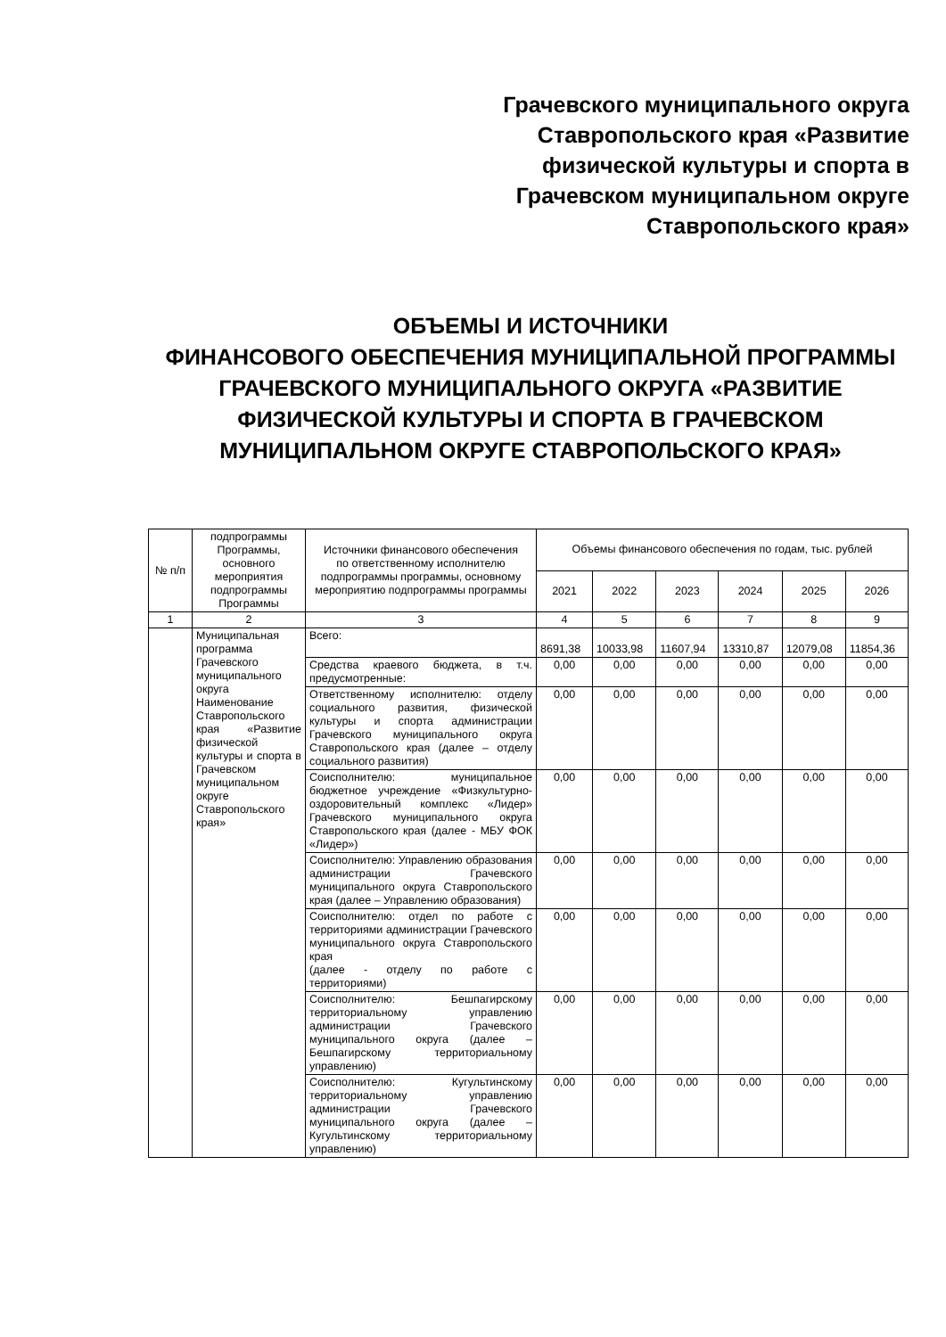Грачевского муниципального округа Ставропольского края «Развитие физической культуры и спорта в Грачевском муниципальном округе Ставропольского края»
ОБЪЕМЫ И ИСТОЧНИКИ
ФИНАНСОВОГО ОБЕСПЕЧЕНИЯ МУНИЦИПАЛЬНОЙ ПРОГРАММЫ ГРАЧЕВСКОГО МУНИЦИПАЛЬНОГО ОКРУГА «РАЗВИТИЕ ФИЗИЧЕСКОЙ КУЛЬТУРЫ И СПОРТА В ГРАЧЕВСКОМ МУНИЦИПАЛЬНОМ ОКРУГЕ СТАВРОПОЛЬСКОГО КРАЯ»
| № п/п | подпрограммы Программы, основного мероприятия подпрограммы Программы | Источники финансового обеспечения по ответственному исполнителю подпрограммы программы, основному мероприятию подпрограммы программы | Объемы финансового обеспечения по годам, тыс. рублей | | | | | |
| --- | --- | --- | --- | --- | --- | --- | --- | --- |
| | | | 2021 | 2022 | 2023 | 2024 | 2025 | 2026 |
| 1 | 2 | 3 | 4 | 5 | 6 | 7 | 8 | 9 |
| | Муниципальная программа Грачевского муниципального округа Наименование Ставропольского края «Развитие физической культуры и спорта в Грачевском муниципальном округе Ставропольского края» | Всего: | 8691,38 | 10033,98 | 11607,94 | 13310,87 | 12079,08 | 11854,36 |
| | | Средства краевого бюджета, в т.ч. предусмотренные: | 0,00 | 0,00 | 0,00 | 0,00 | 0,00 | 0,00 |
| | | Ответственному исполнителю: отделу социального развития, физической культуры и спорта администрации Грачевского муниципального округа Ставропольского края (далее – отделу социального развития) | 0,00 | 0,00 | 0,00 | 0,00 | 0,00 | 0,00 |
| | | Соисполнителю: муниципальное бюджетное учреждение «Физкультурно-оздоровительный комплекс «Лидер» Грачевского муниципального округа Ставропольского края (далее - МБУ ФОК «Лидер») | 0,00 | 0,00 | 0,00 | 0,00 | 0,00 | 0,00 |
| | | Соисполнителю: Управлению образования администрации Грачевского муниципального округа Ставропольского края (далее – Управлению образования) | 0,00 | 0,00 | 0,00 | 0,00 | 0,00 | 0,00 |
| | | Соисполнителю: отдел по работе с территориями администрации Грачевского муниципального округа Ставропольского края (далее - отделу по работе с территориями) | 0,00 | 0,00 | 0,00 | 0,00 | 0,00 | 0,00 |
| | | Соисполнителю: Бешпагирскому территориальному управлению администрации Грачевского муниципального округа (далее – Бешпагирскому территориальному управлению) | 0,00 | 0,00 | 0,00 | 0,00 | 0,00 | 0,00 |
| | | Соисполнителю: Кугультинскому территориальному управлению администрации Грачевского муниципального округа (далее – Кугультинскому территориальному управлению) | 0,00 | 0,00 | 0,00 | 0,00 | 0,00 | 0,00 |